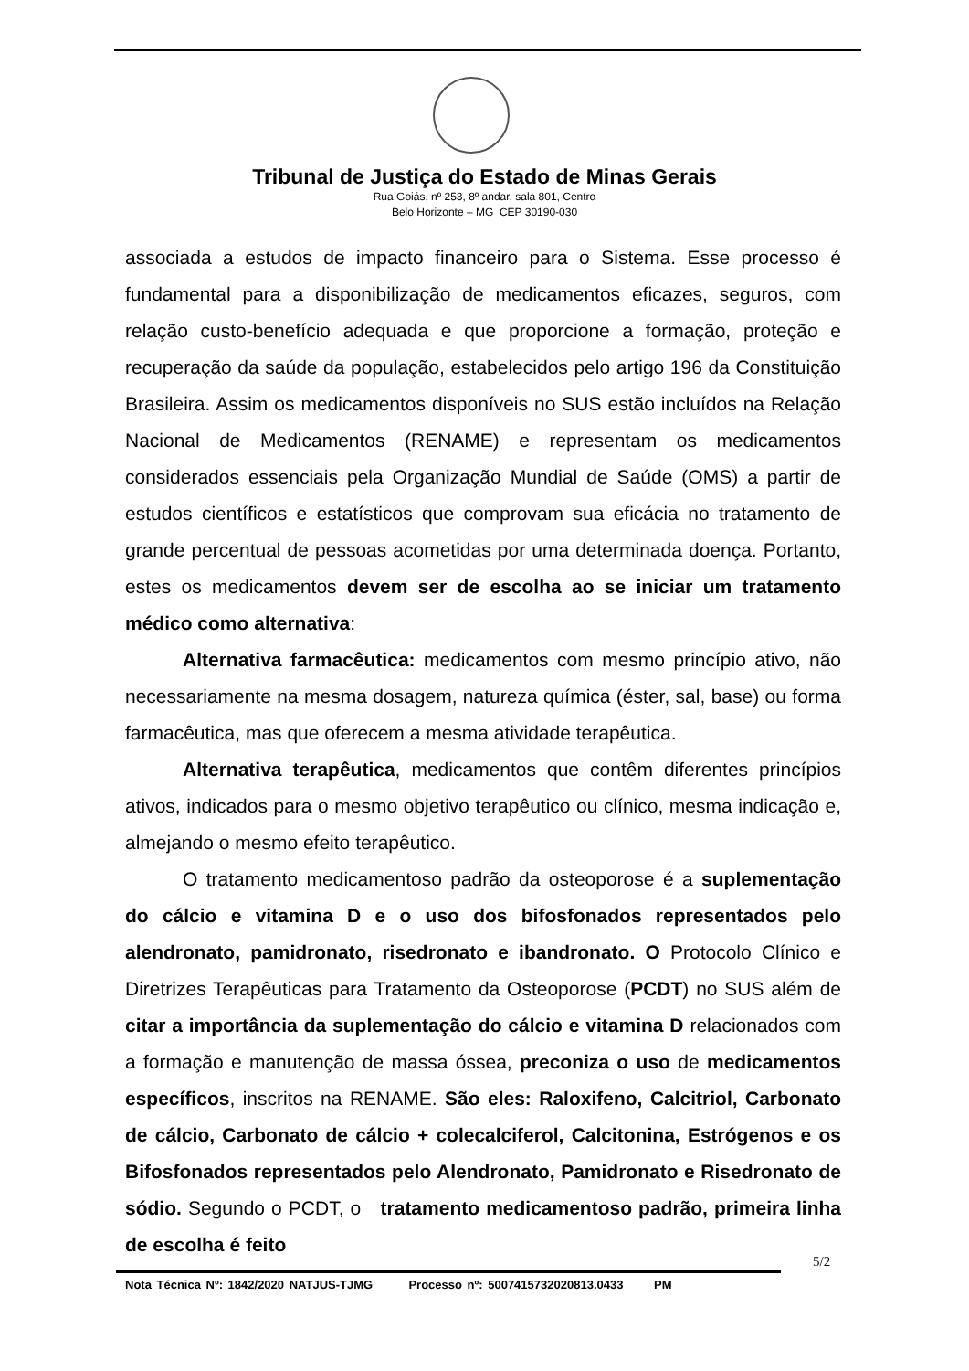Tribunal de Justiça do Estado de Minas Gerais
Rua Goiás, nº 253, 8º andar, sala 801, Centro
Belo Horizonte – MG CEP 30190-030
associada a estudos de impacto financeiro para o Sistema. Esse processo é fundamental para a disponibilização de medicamentos eficazes, seguros, com relação custo-benefício adequada e que proporcione a formação, proteção e recuperação da saúde da população, estabelecidos pelo artigo 196 da Constituição Brasileira. Assim os medicamentos disponíveis no SUS estão incluídos na Relação Nacional de Medicamentos (RENAME) e representam os medicamentos considerados essenciais pela Organização Mundial de Saúde (OMS) a partir de estudos científicos e estatísticos que comprovam sua eficácia no tratamento de grande percentual de pessoas acometidas por uma determinada doença. Portanto, estes os medicamentos devem ser de escolha ao se iniciar um tratamento médico como alternativa:
Alternativa farmacêutica: medicamentos com mesmo princípio ativo, não necessariamente na mesma dosagem, natureza química (éster, sal, base) ou forma farmacêutica, mas que oferecem a mesma atividade terapêutica.
Alternativa terapêutica, medicamentos que contêm diferentes princípios ativos, indicados para o mesmo objetivo terapêutico ou clínico, mesma indicação e, almejando o mesmo efeito terapêutico.
O tratamento medicamentoso padrão da osteoporose é a suplementação do cálcio e vitamina D e o uso dos bifosfonados representados pelo alendronato, pamidronato, risedronato e ibandronato. O Protocolo Clínico e Diretrizes Terapêuticas para Tratamento da Osteoporose (PCDT) no SUS além de citar a importância da suplementação do cálcio e vitamina D relacionados com a formação e manutenção de massa óssea, preconiza o uso de medicamentos específicos, inscritos na RENAME. São eles: Raloxifeno, Calcitriol, Carbonato de cálcio, Carbonato de cálcio + colecalciferol, Calcitonina, Estrógenos e os Bifosfonados representados pelo Alendronato, Pamidronato e Risedronato de sódio. Segundo o PCDT, o tratamento medicamentoso padrão, primeira linha de escolha é feito
5/2
Nota Técnica Nº: 1842/2020 NATJUS-TJMG Processo nº: 5007415732020813.0433 PM